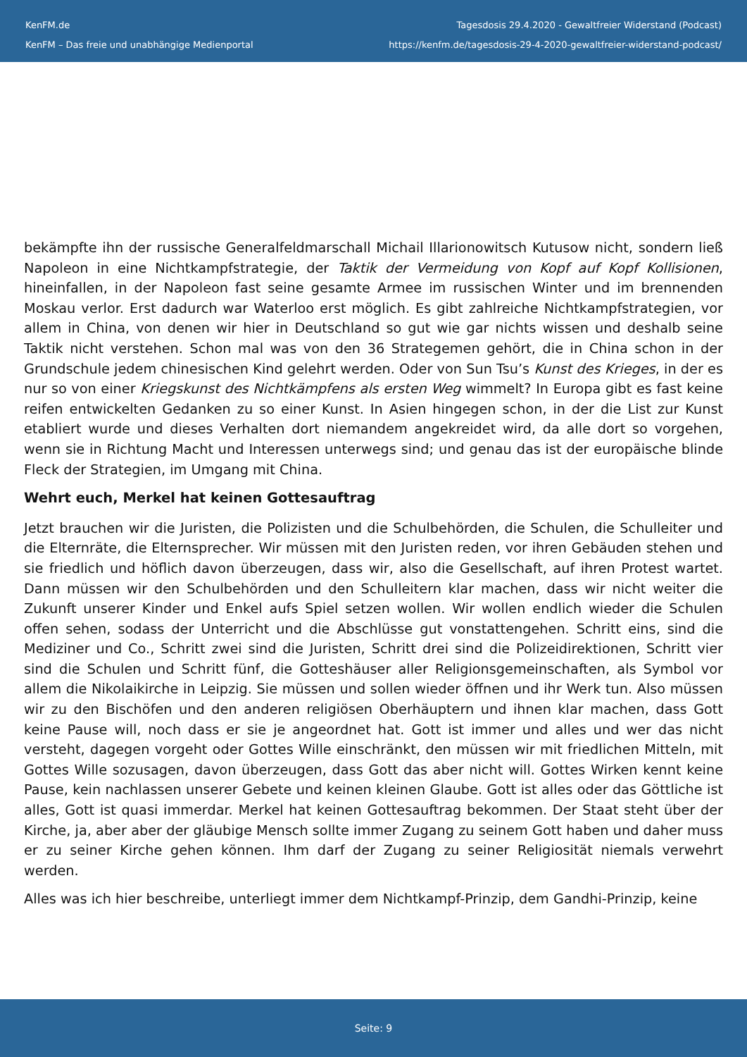KenFM.de
KenFM – Das freie und unabhängige Medienportal
Tagesdosis 29.4.2020 - Gewaltfreier Widerstand (Podcast)
https://kenfm.de/tagesdosis-29-4-2020-gewaltfreier-widerstand-podcast/
bekämpfte ihn der russische Generalfeldmarschall Michail Illarionowitsch Kutusow nicht, sondern ließ Napoleon in eine Nichtkampfstrategie, der Taktik der Vermeidung von Kopf auf Kopf Kollisionen, hineinfallen, in der Napoleon fast seine gesamte Armee im russischen Winter und im brennenden Moskau verlor. Erst dadurch war Waterloo erst möglich. Es gibt zahlreiche Nichtkampfstrategien, vor allem in China, von denen wir hier in Deutschland so gut wie gar nichts wissen und deshalb seine Taktik nicht verstehen. Schon mal was von den 36 Strategemen gehört, die in China schon in der Grundschule jedem chinesischen Kind gelehrt werden. Oder von Sun Tsu’s Kunst des Krieges, in der es nur so von einer Kriegskunst des Nichtkämpfens als ersten Weg wimmelt? In Europa gibt es fast keine reifen entwickelten Gedanken zu so einer Kunst. In Asien hingegen schon, in der die List zur Kunst etabliert wurde und dieses Verhalten dort niemandem angekreidet wird, da alle dort so vorgehen, wenn sie in Richtung Macht und Interessen unterwegs sind; und genau das ist der europäische blinde Fleck der Strategien, im Umgang mit China.
Wehrt euch, Merkel hat keinen Gottesauftrag
Jetzt brauchen wir die Juristen, die Polizisten und die Schulbehörden, die Schulen, die Schulleiter und die Elternräte, die Elternsprecher. Wir müssen mit den Juristen reden, vor ihren Gebäuden stehen und sie friedlich und höflich davon überzeugen, dass wir, also die Gesellschaft, auf ihren Protest wartet. Dann müssen wir den Schulbehörden und den Schulleitern klar machen, dass wir nicht weiter die Zukunft unserer Kinder und Enkel aufs Spiel setzen wollen. Wir wollen endlich wieder die Schulen offen sehen, sodass der Unterricht und die Abschlüsse gut vonstattengehen. Schritt eins, sind die Mediziner und Co., Schritt zwei sind die Juristen, Schritt drei sind die Polizeidirektionen, Schritt vier sind die Schulen und Schritt fünf, die Gotteshäuser aller Religionsgemeinschaften, als Symbol vor allem die Nikolaikirche in Leipzig. Sie müssen und sollen wieder öffnen und ihr Werk tun. Also müssen wir zu den Bischöfen und den anderen religiösen Oberhäuptern und ihnen klar machen, dass Gott keine Pause will, noch dass er sie je angeordnet hat. Gott ist immer und alles und wer das nicht versteht, dagegen vorgeht oder Gottes Wille einschränkt, den müssen wir mit friedlichen Mitteln, mit Gottes Wille sozusagen, davon überzeugen, dass Gott das aber nicht will. Gottes Wirken kennt keine Pause, kein nachlassen unserer Gebete und keinen kleinen Glaube. Gott ist alles oder das Göttliche ist alles, Gott ist quasi immerdar. Merkel hat keinen Gottesauftrag bekommen. Der Staat steht über der Kirche, ja, aber aber der gläubige Mensch sollte immer Zugang zu seinem Gott haben und daher muss er zu seiner Kirche gehen können. Ihm darf der Zugang zu seiner Religiosität niemals verwehrt werden.
Alles was ich hier beschreibe, unterliegt immer dem Nichtkampf-Prinzip, dem Gandhi-Prinzip, keine
Seite: 9